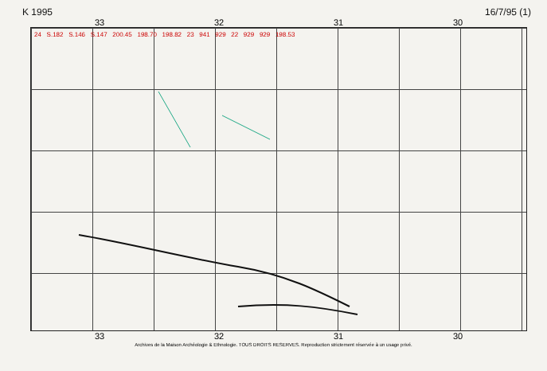K 1995 16/7/95 (1)
33 32 31 30
24 S.182 S.146 S.147 200.45 198.70 198.82 23 941 929 22 929 929 198.53
33 32 31 30
Archives de la Maison Archéologie & Ethnologie. TOUS DROITS RESERVES. Reproduction strictement réservée à un usage privé.